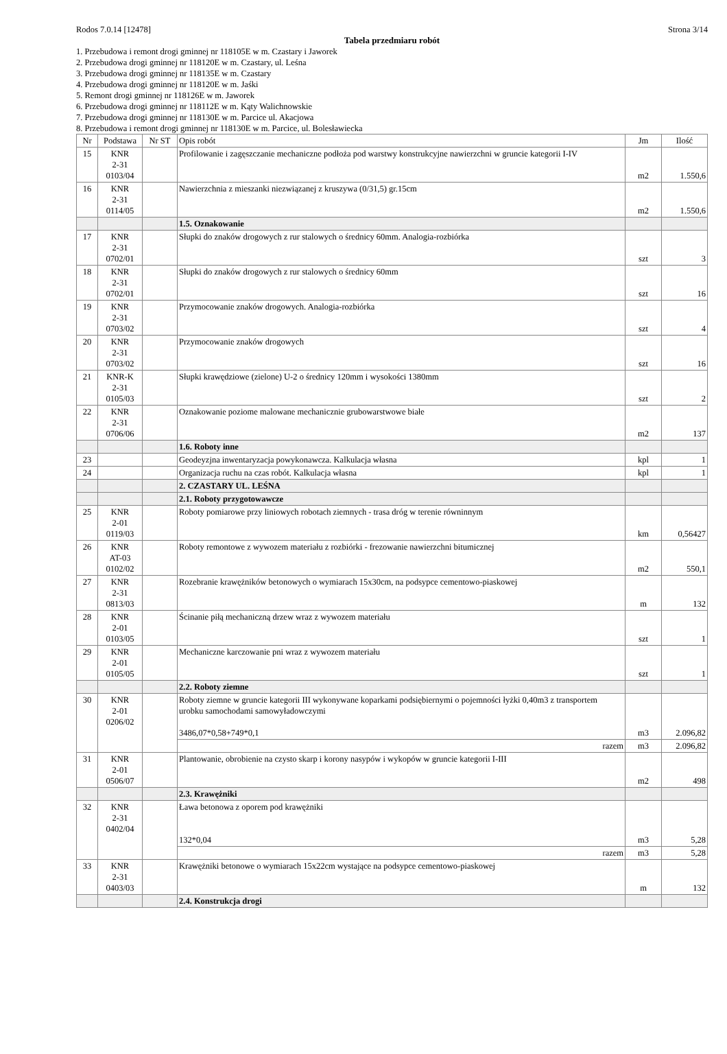Rodos 7.0.14 [12478] Strona 3/14
Tabela przedmiaru robót
1. Przebudowa i remont drogi gminnej nr 118105E w m. Czastary i Jaworek
2. Przebudowa drogi gminnej nr 118120E w m. Czastary, ul. Leśna
3. Przebudowa drogi gminnej nr 118135E w m. Czastary
4. Przebudowa drogi gminnej nr 118120E w m. Jaśki
5. Remont drogi gminnej nr 118126E w m. Jaworek
6. Przebudowa drogi gminnej nr 118112E w m. Kąty Walichnowskie
7. Przebudowa drogi gminnej nr 118130E w m. Parcice ul. Akacjowa
8. Przebudowa i remont drogi gminnej nr 118130E w m. Parcice, ul. Bolesławiecka
| Nr | Podstawa | Nr ST | Opis robót | Jm | Ilość |
| --- | --- | --- | --- | --- | --- |
| 15 | KNR 2-31 0103/04 | | Profilowanie i zagęszczanie mechaniczne podłoża pod warstwy konstrukcyjne nawierzchni w gruncie kategorii I-IV | m2 | 1.550,6 |
| 16 | KNR 2-31 0114/05 | | Nawierzchnia z mieszanki niezwiązanej z kruszywa (0/31,5) gr.15cm | m2 | 1.550,6 |
| | | | 1.5. Oznakowanie | | |
| 17 | KNR 2-31 0702/01 | | Słupki do znaków drogowych z rur stalowych o średnicy 60mm. Analogia-rozbiórka | szt | 3 |
| 18 | KNR 2-31 0702/01 | | Słupki do znaków drogowych z rur stalowych o średnicy 60mm | szt | 16 |
| 19 | KNR 2-31 0703/02 | | Przymocowanie znaków drogowych. Analogia-rozbiórka | szt | 4 |
| 20 | KNR 2-31 0703/02 | | Przymocowanie znaków drogowych | szt | 16 |
| 21 | KNR-K 2-31 0105/03 | | Słupki krawędziowe (zielone) U-2 o średnicy 120mm i wysokości 1380mm | szt | 2 |
| 22 | KNR 2-31 0706/06 | | Oznakowanie poziome malowane mechanicznie grubowarstwowe białe | m2 | 137 |
| | | | 1.6. Roboty inne | | |
| 23 | | | Geodeyzjna inwentaryzacja powykonawcza. Kalkulacja własna | kpl | 1 |
| 24 | | | Organizacja ruchu na czas robót. Kalkulacja własna | kpl | 1 |
| | | | 2. CZASTARY UL. LEŚNA | | |
| | | | 2.1. Roboty przygotowawcze | | |
| 25 | KNR 2-01 0119/03 | | Roboty pomiarowe przy liniowych robotach ziemnych - trasa dróg w terenie równinnym | km | 0,56427 |
| 26 | KNR AT-03 0102/02 | | Roboty remontowe z wywozem materiału z rozbiórki - frezowanie nawierzchni bitumicznej | m2 | 550,1 |
| 27 | KNR 2-31 0813/03 | | Rozebranie krawężników betonowych o wymiarach 15x30cm, na podsypce cementowo-piaskowej | m | 132 |
| 28 | KNR 2-01 0103/05 | | Ścinanie piłą mechaniczną drzew wraz z wywozem materiału | szt | 1 |
| 29 | KNR 2-01 0105/05 | | Mechaniczne karczowanie pni wraz z wywozem materiału | szt | 1 |
| | | | 2.2. Roboty ziemne | | |
| 30 | KNR 2-01 0206/02 | | Roboty ziemne w gruncie kategorii III wykonywane koparkami podsiębiernymi o pojemności łyżki 0,40m3 z transportem urobku samochodami samowyładowczymi 3486,07*0,58+749*0,1 | m3 | 2.096,82 |
| | | | razem | m3 | 2.096,82 |
| 31 | KNR 2-01 0506/07 | | Plantowanie, obrobienie na czysto skarp i korony nasypów i wykopów w gruncie kategorii I-III | m2 | 498 |
| | | | 2.3. Krawężniki | | |
| 32 | KNR 2-31 0402/04 | | Ława betonowa z oporem pod krawężniki 132*0,04 | m3 | 5,28 |
| | | | razem | m3 | 5,28 |
| 33 | KNR 2-31 0403/03 | | Krawężniki betonowe o wymiarach 15x22cm wystające na podsypce cementowo-piaskowej | m | 132 |
| | | | 2.4. Konstrukcja drogi | | |